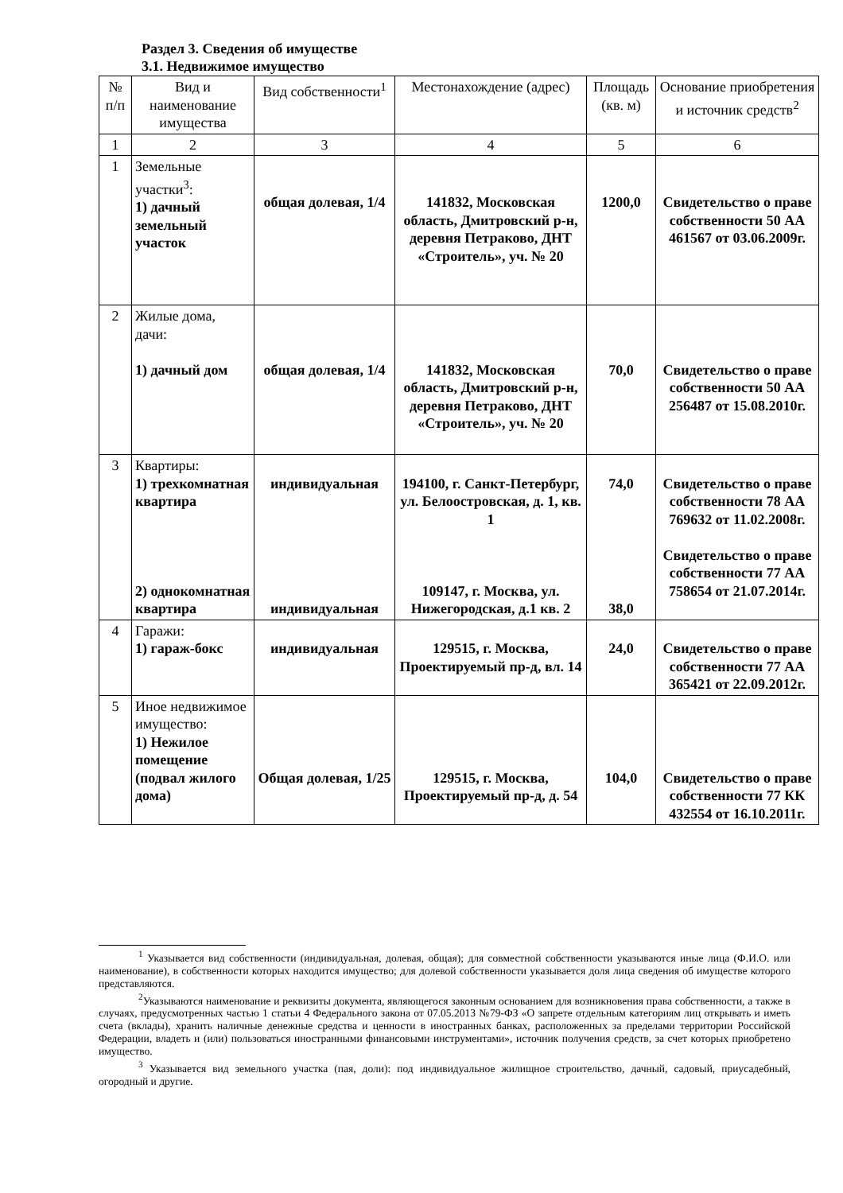Раздел 3. Сведения об имуществе
3.1. Недвижимое имущество
| № п/п | Вид и наименование имущества | Вид собственности<sup>1</sup> | Местонахождение (адрес) | Площадь (кв. м) | Основание приобретения и источник средств<sup>2</sup> |
| --- | --- | --- | --- | --- | --- |
| 1 | 2 | 3 | 4 | 5 | 6 |
| 1 | Земельные участки<sup>3</sup>: 1) дачный земельный участок | общая долевая, 1/4 | 141832, Московская область, Дмитровский р-н, деревня Петраково, ДНТ «Строитель», уч. № 20 | 1200,0 | Свидетельство о праве собственности 50 АА 461567 от 03.06.2009г. |
| 2 | Жилые дома, дачи: 1) дачный дом | общая долевая, 1/4 | 141832, Московская область, Дмитровский р-н, деревня Петраково, ДНТ «Строитель», уч. № 20 | 70,0 | Свидетельство о праве собственности 50 АА 256487 от 15.08.2010г. |
| 3 | Квартиры: 1) трехкомнатная квартира 2) однокомнатная квартира | индивидуальная индивидуальная | 194100, г. Санкт-Петербург, ул. Белоостровская, д. 1, кв. 1 109147, г. Москва, ул. Нижегородская, д.1 кв. 2 | 74,0 38,0 | Свидетельство о праве собственности 78 АА 769632 от 11.02.2008г. Свидетельство о праве собственности 77 АА 758654 от 21.07.2014г. |
| 4 | Гаражи: 1) гараж-бокс | индивидуальная | 129515, г. Москва, Проектируемый пр-д, вл. 14 | 24,0 | Свидетельство о праве собственности 77 АА 365421 от 22.09.2012г. |
| 5 | Иное недвижимое имущество: 1) Нежилое помещение (подвал жилого дома) | Общая долевая, 1/25 | 129515, г. Москва, Проектируемый пр-д, д. 54 | 104,0 | Свидетельство о праве собственности 77 КК 432554 от 16.10.2011г. |
<sup>1</sup> Указывается вид собственности (индивидуальная, долевая, общая); для совместной собственности указываются иные лица (Ф.И.О. или наименование), в собственности которых находится имущество; для долевой собственности указывается доля лица сведения об имуществе которого представляются.
<sup>2</sup> Указываются наименование и реквизиты документа, являющегося законным основанием для возникновения права собственности, а также в случаях, предусмотренных частью 1 статьи 4 Федерального закона от 07.05.2013 №79-ФЗ «О запрете отдельным категориям лиц открывать и иметь счета (вклады), хранить наличные денежные средства и ценности в иностранных банках, расположенных за пределами территории Российской Федерации, владеть и (или) пользоваться иностранными финансовыми инструментами», источник получения средств, за счет которых приобретено имущество.
<sup>3</sup> Указывается вид земельного участка (пая, доли): под индивидуальное жилищное строительство, дачный, садовый, приусадебный, огородный и другие.